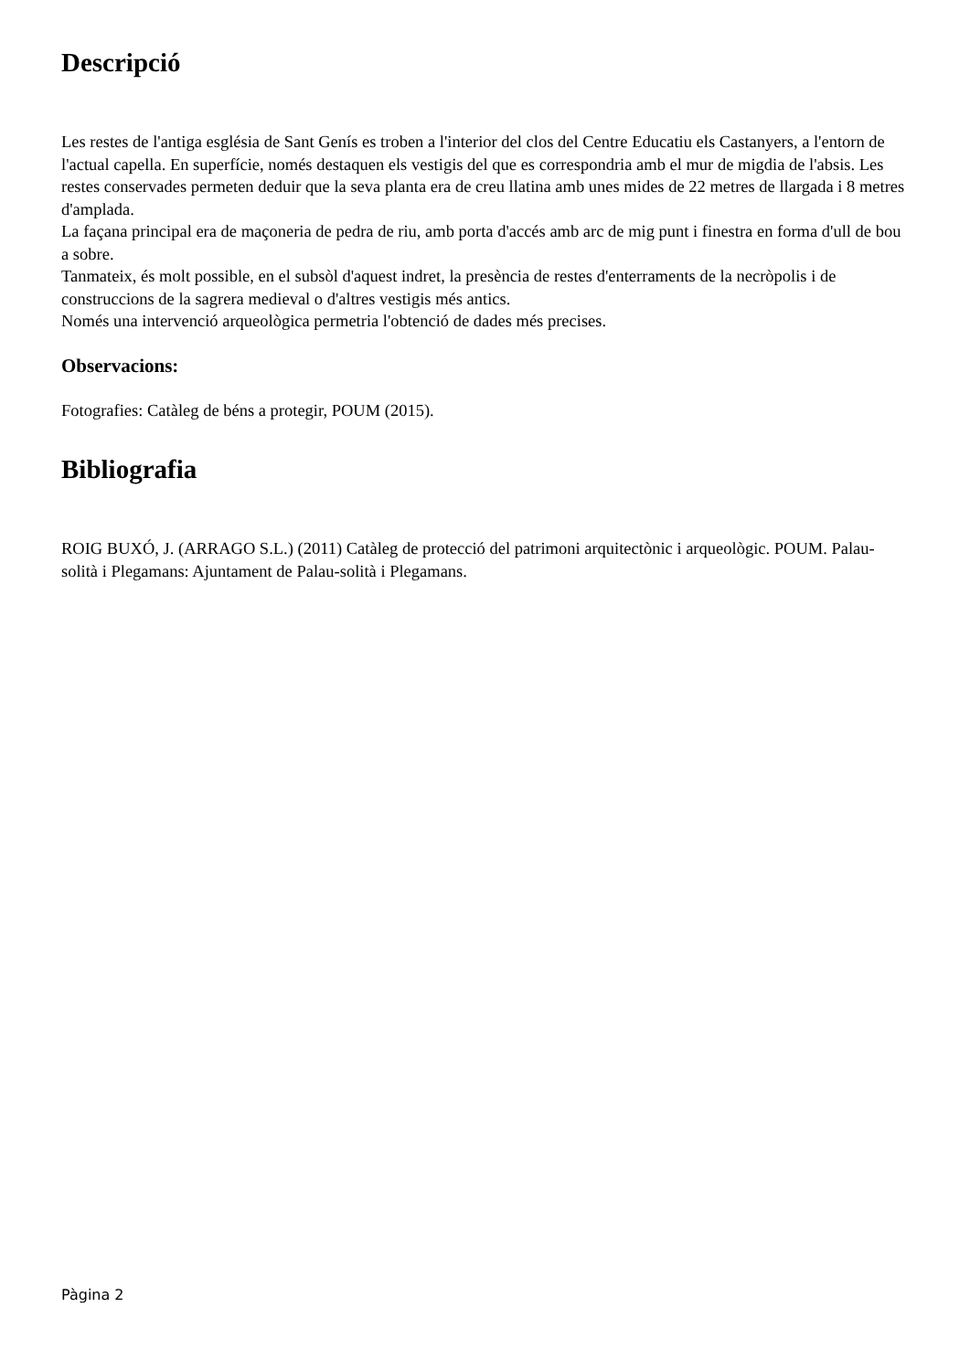Descripció
Les restes de l'antiga església de Sant Genís es troben a l'interior del clos del Centre Educatiu els Castanyers, a l'entorn de l'actual capella. En superfície, només destaquen els vestigis del que es correspondria amb el mur de migdia de l'absis. Les restes conservades permeten deduir que la seva planta era de creu llatina amb unes mides de 22 metres de llargada i 8 metres d'amplada.
La façana principal era de maçoneria de pedra de riu, amb porta d'accés amb arc de mig punt i finestra en forma d'ull de bou a sobre.
Tanmateix, és molt possible, en el subsòl d'aquest indret, la presència de restes d'enterraments de la necròpolis i de construccions de la sagrera medieval o d'altres vestigis més antics.
Només una intervenció arqueològica permetria l'obtenció de dades més precises.
Observacions:
Fotografies: Catàleg de béns a protegir, POUM (2015).
Bibliografia
ROIG BUXÓ, J. (ARRAGO S.L.) (2011) Catàleg de protecció del patrimoni arquitectònic i arqueològic. POUM. Palau-solità i Plegamans: Ajuntament de Palau-solità i Plegamans.
Pàgina 2